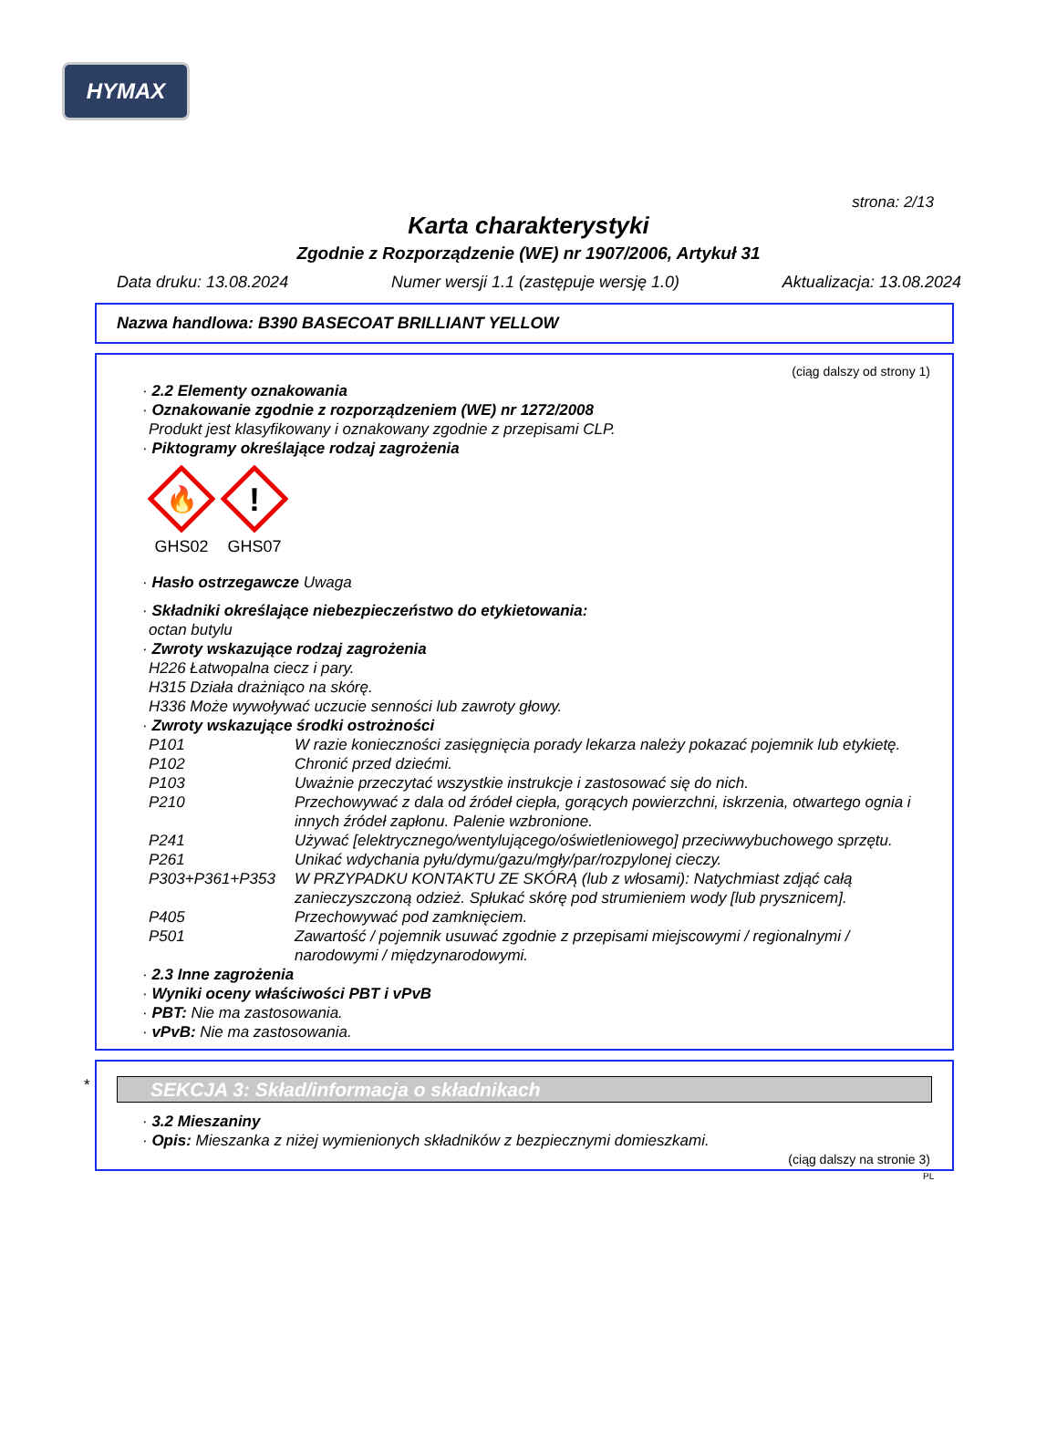HYMAX
strona: 2/13
Karta charakterystyki
Zgodnie z Rozporządzenie (WE) nr 1907/2006, Artykuł 31
Data druku: 13.08.2024 Numer wersji 1.1 (zastępuje wersję 1.0) Aktualizacja: 13.08.2024
Nazwa handlowa: B390 BASECOAT BRILLIANT YELLOW
(ciąg dalszy od strony 1)
· 2.2 Elementy oznakowania
· Oznakowanie zgodnie z rozporządzeniem (WE) nr 1272/2008
Produkt jest klasyfikowany i oznakowany zgodnie z przepisami CLP.
· Piktogramy określające rodzaj zagrożenia
🔥
GHS02
!
GHS07
· Hasło ostrzegawcze Uwaga
· Składniki określające niebezpieczeństwo do etykietowania:
octan butylu
· Zwroty wskazujące rodzaj zagrożenia
H226 Łatwopalna ciecz i pary.
H315 Działa drażniąco na skórę.
H336 Może wywoływać uczucie senności lub zawroty głowy.
· Zwroty wskazujące środki ostrożności
| P101 | W razie konieczności zasięgnięcia porady lekarza należy pokazać pojemnik lub etykietę. |
| P102 | Chronić przed dziećmi. |
| P103 | Uważnie przeczytać wszystkie instrukcje i zastosować się do nich. |
| P210 | Przechowywać z dala od źródeł ciepła, gorących powierzchni, iskrzenia, otwartego ognia i innych źródeł zapłonu. Palenie wzbronione. |
| P241 | Używać [elektrycznego/wentylującego/oświetleniowego] przeciwwybuchowego sprzętu. |
| P261 | Unikać wdychania pyłu/dymu/gazu/mgły/par/rozpylonej cieczy. |
| P303+P361+P353 | W PRZYPADKU KONTAKTU ZE SKÓRĄ (lub z włosami): Natychmiast zdjąć całą zanieczyszczoną odzież. Spłukać skórę pod strumieniem wody [lub prysznicem]. |
| P405 | Przechowywać pod zamknięciem. |
| P501 | Zawartość / pojemnik usuwać zgodnie z przepisami miejscowymi / regionalnymi / narodowymi / międzynarodowymi. |
· 2.3 Inne zagrożenia
· Wyniki oceny właściwości PBT i vPvB
· PBT: Nie ma zastosowania.
· vPvB: Nie ma zastosowania.
*
SEKCJA 3: Skład/informacja o składnikach
· 3.2 Mieszaniny
· Opis: Mieszanka z niżej wymienionych składników z bezpiecznymi domieszkami.
(ciąg dalszy na stronie 3)
PL